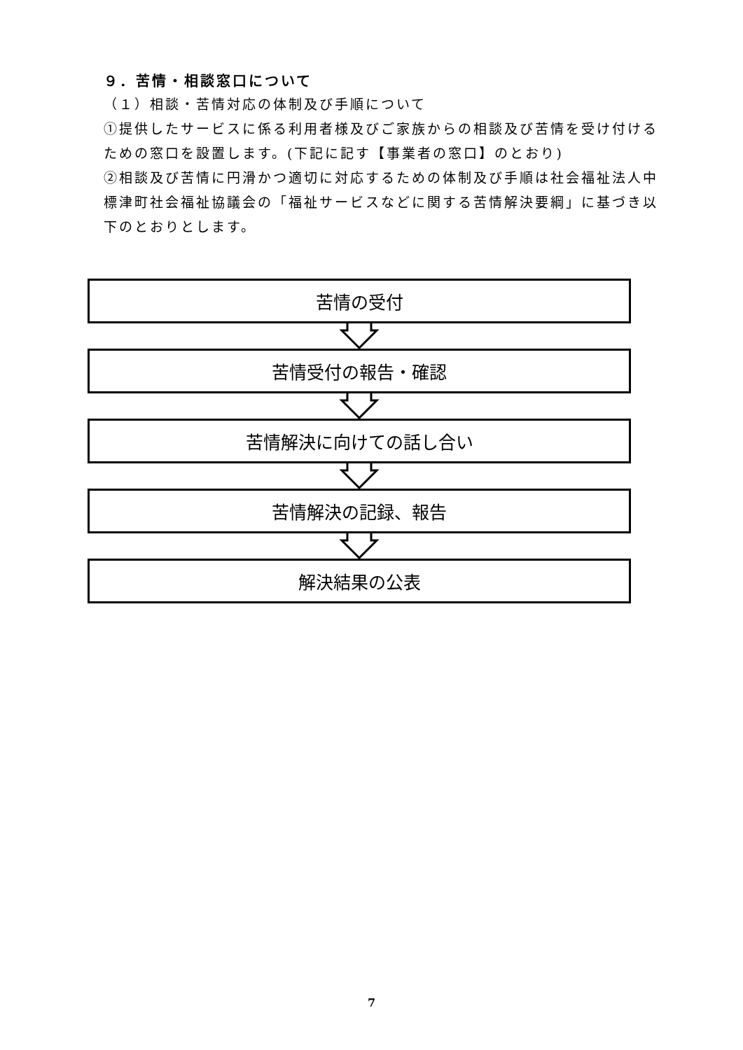９．苦情・相談窓口について
（１）相談・苦情対応の体制及び手順について
①提供したサービスに係る利用者様及びご家族からの相談及び苦情を受け付けるための窓口を設置します。(下記に記す【事業者の窓口】のとおり)
②相談及び苦情に円滑かつ適切に対応するための体制及び手順は社会福祉法人中標津町社会福祉協議会の「福祉サービスなどに関する苦情解決要綱」に基づき以下のとおりとします。
苦情の受付
苦情受付の報告・確認
苦情解決に向けての話し合い
苦情解決の記録、報告
解決結果の公表
7